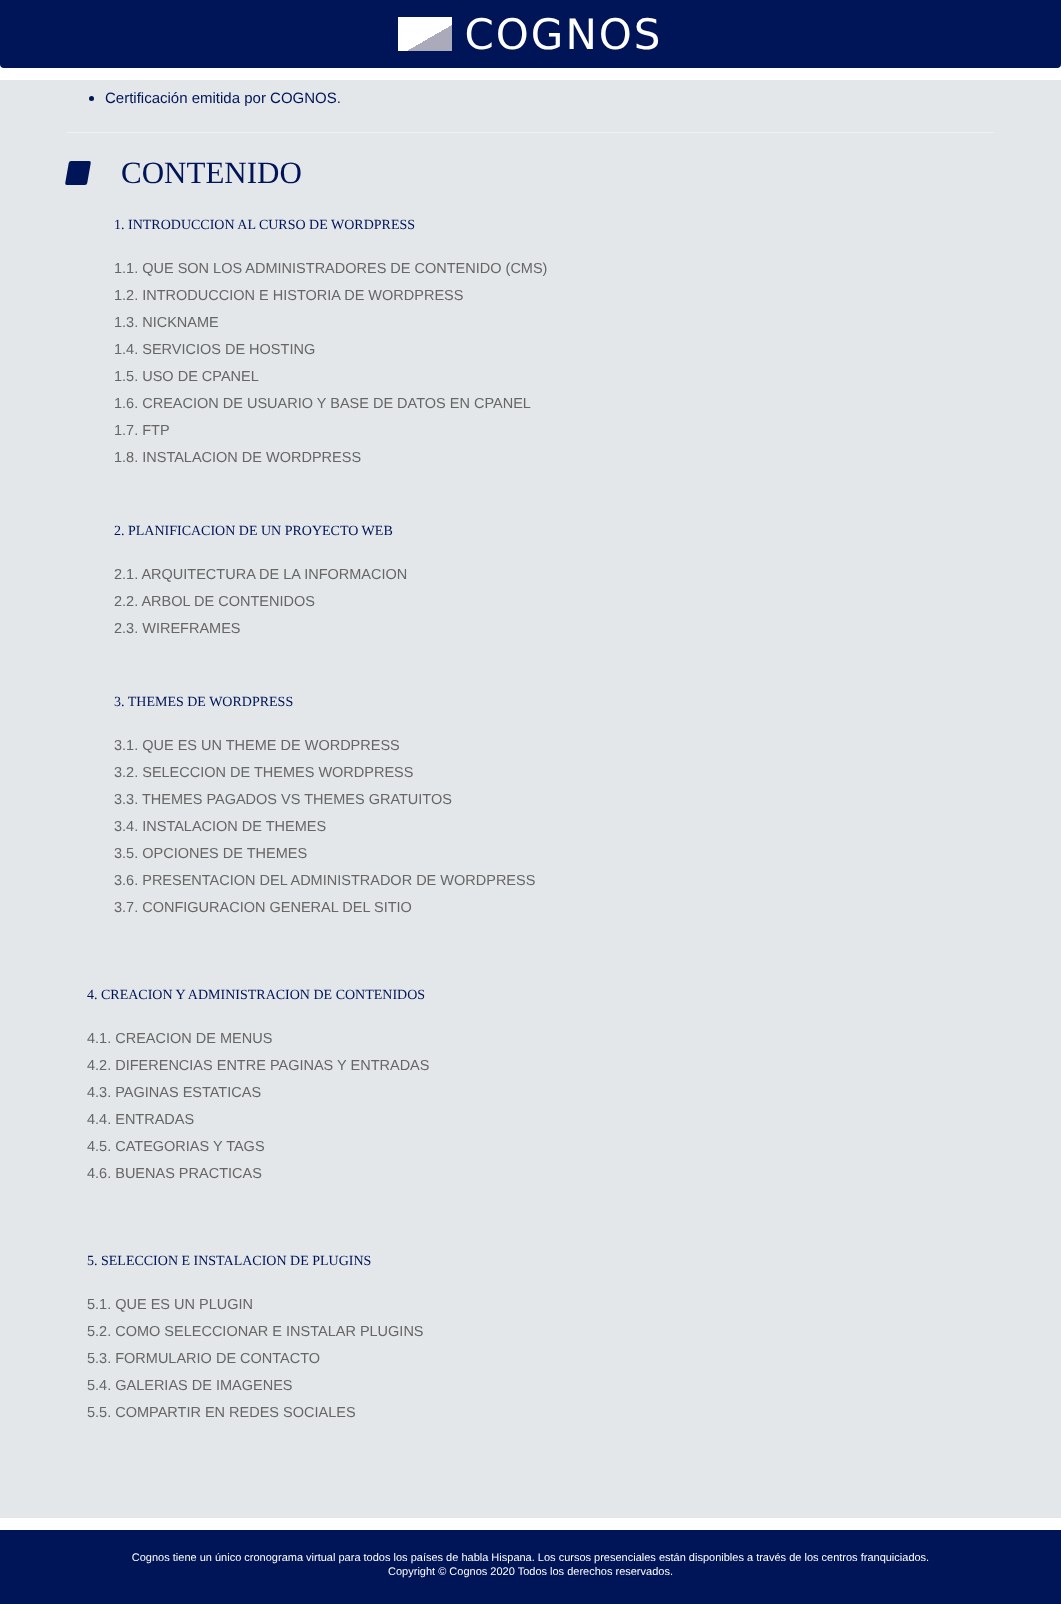COGNOS
Certificación emitida por COGNOS.
CONTENIDO
1. INTRODUCCION AL CURSO DE WORDPRESS
1.1. QUE SON LOS ADMINISTRADORES DE CONTENIDO (CMS)
1.2. INTRODUCCION E HISTORIA DE WORDPRESS
1.3. NICKNAME
1.4. SERVICIOS DE HOSTING
1.5. USO DE CPANEL
1.6. CREACION DE USUARIO Y BASE DE DATOS EN CPANEL
1.7. FTP
1.8. INSTALACION DE WORDPRESS
2. PLANIFICACION DE UN PROYECTO WEB
2.1. ARQUITECTURA DE LA INFORMACION
2.2. ARBOL DE CONTENIDOS
2.3. WIREFRAMES
3. THEMES DE WORDPRESS
3.1. QUE ES UN THEME DE WORDPRESS
3.2. SELECCION DE THEMES WORDPRESS
3.3. THEMES PAGADOS VS THEMES GRATUITOS
3.4. INSTALACION DE THEMES
3.5. OPCIONES DE THEMES
3.6. PRESENTACION DEL ADMINISTRADOR DE WORDPRESS
3.7. CONFIGURACION GENERAL DEL SITIO
4. CREACION Y ADMINISTRACION DE CONTENIDOS
4.1. CREACION DE MENUS
4.2. DIFERENCIAS ENTRE PAGINAS Y ENTRADAS
4.3. PAGINAS ESTATICAS
4.4. ENTRADAS
4.5. CATEGORIAS Y TAGS
4.6. BUENAS PRACTICAS
5. SELECCION E INSTALACION DE PLUGINS
5.1. QUE ES UN PLUGIN
5.2. COMO SELECCIONAR E INSTALAR PLUGINS
5.3. FORMULARIO DE CONTACTO
5.4. GALERIAS DE IMAGENES
5.5. COMPARTIR EN REDES SOCIALES
Cognos tiene un único cronograma virtual para todos los países de habla Hispana. Los cursos presenciales están disponibles a través de los centros franquiciados.
Copyright © Cognos 2020 Todos los derechos reservados.